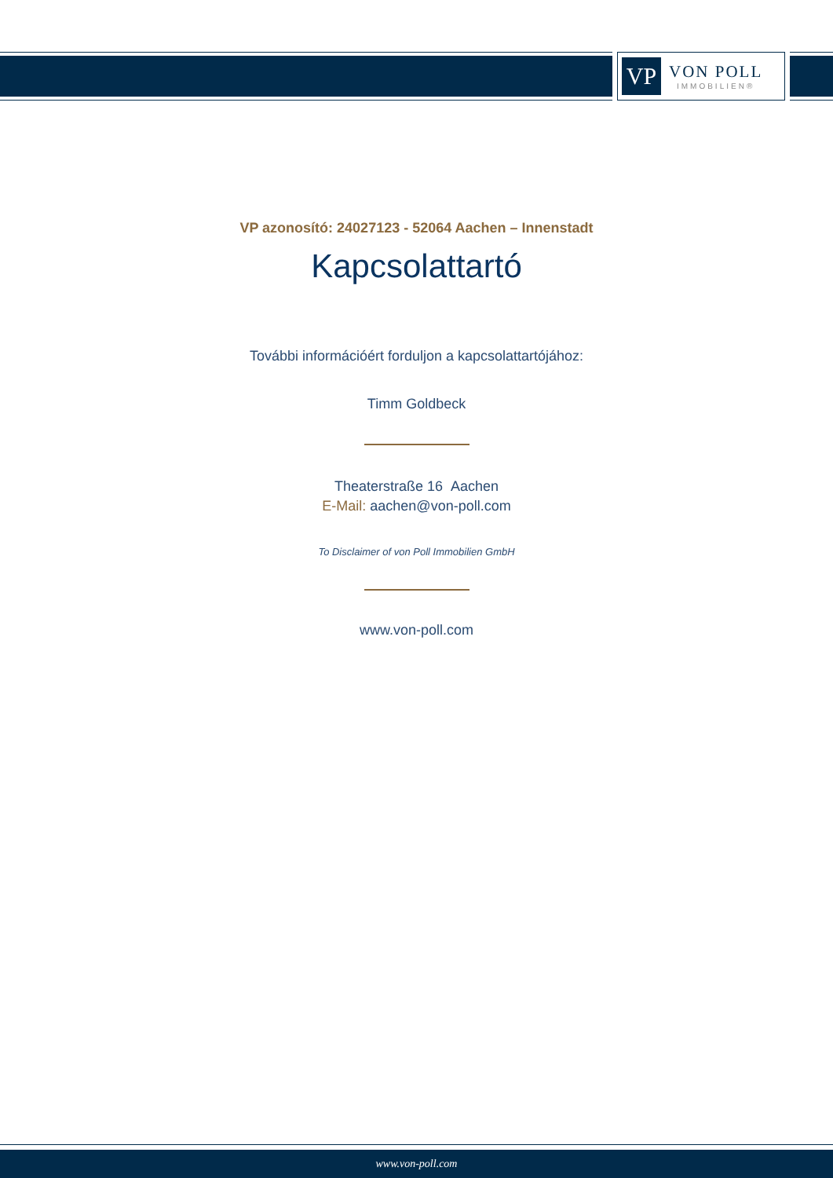VP
VON POLL
IMMOBILIEN®
VP azonosító: 24027123 - 52064 Aachen – Innenstadt
Kapcsolattartó
További információért forduljon a kapcsolattartójához:
Timm Goldbeck
Theaterstraße 16 Aachen
E-Mail: aachen@von-poll.com
To Disclaimer of von Poll Immobilien GmbH
www.von-poll.com
www.von-poll.com